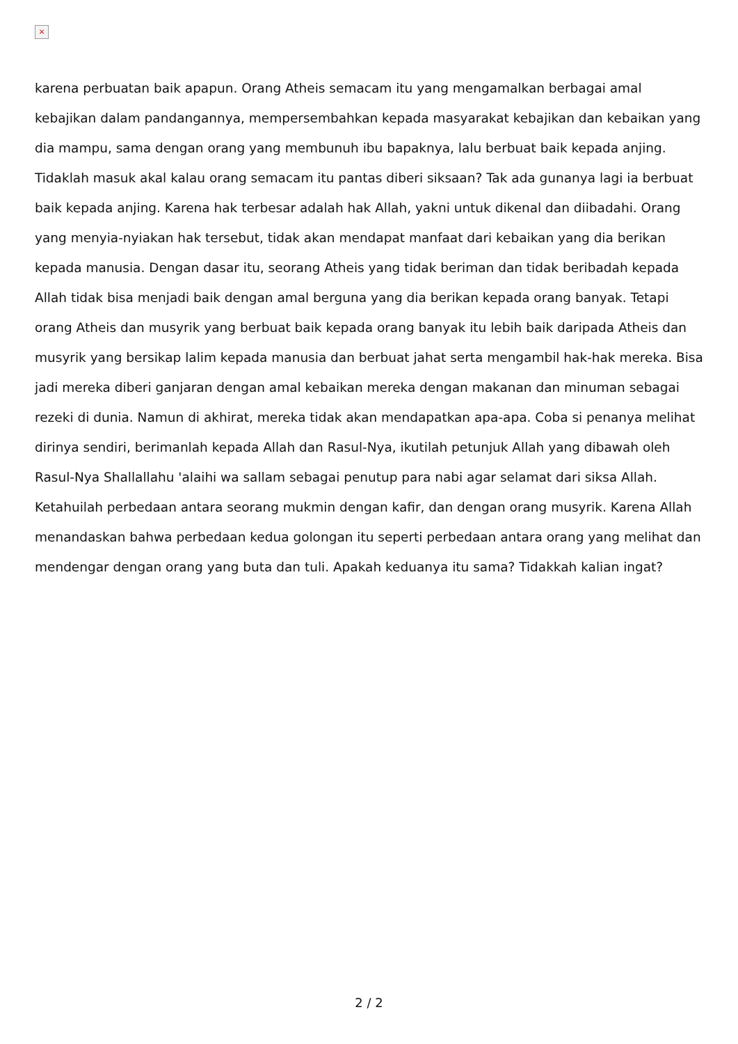×
karena perbuatan baik apapun. Orang Atheis semacam itu yang mengamalkan berbagai amal kebajikan dalam pandangannya, mempersembahkan kepada masyarakat kebajikan dan kebaikan yang dia mampu, sama dengan orang yang membunuh ibu bapaknya, lalu berbuat baik kepada anjing. Tidaklah masuk akal kalau orang semacam itu pantas diberi siksaan? Tak ada gunanya lagi ia berbuat baik kepada anjing. Karena hak terbesar adalah hak Allah, yakni untuk dikenal dan diibadahi. Orang yang menyia-nyiakan hak tersebut, tidak akan mendapat manfaat dari kebaikan yang dia berikan kepada manusia. Dengan dasar itu, seorang Atheis yang tidak beriman dan tidak beribadah kepada Allah tidak bisa menjadi baik dengan amal berguna yang dia berikan kepada orang banyak. Tetapi orang Atheis dan musyrik yang berbuat baik kepada orang banyak itu lebih baik daripada Atheis dan musyrik yang bersikap lalim kepada manusia dan berbuat jahat serta mengambil hak-hak mereka. Bisa jadi mereka diberi ganjaran dengan amal kebaikan mereka dengan makanan dan minuman sebagai rezeki di dunia. Namun di akhirat, mereka tidak akan mendapatkan apa-apa. Coba si penanya melihat dirinya sendiri, berimanlah kepada Allah dan Rasul-Nya, ikutilah petunjuk Allah yang dibawah oleh Rasul-Nya Shallallahu 'alaihi wa sallam sebagai penutup para nabi agar selamat dari siksa Allah. Ketahuilah perbedaan antara seorang mukmin dengan kafir, dan dengan orang musyrik. Karena Allah menandaskan bahwa perbedaan kedua golongan itu seperti perbedaan antara orang yang melihat dan mendengar dengan orang yang buta dan tuli. Apakah keduanya itu sama? Tidakkah kalian ingat?
2 / 2